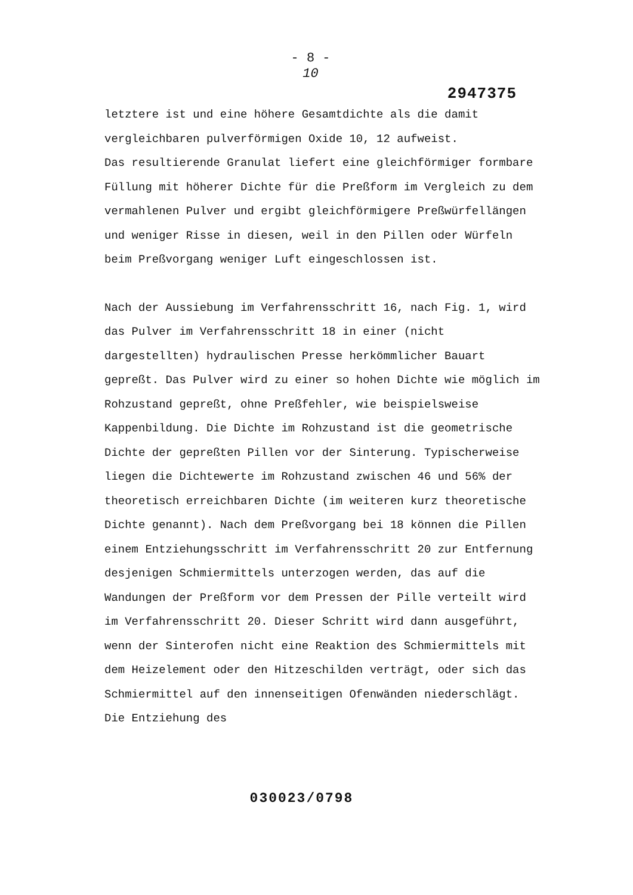- 8 -
10
2947375
letztere ist und eine höhere Gesamtdichte als die damit vergleichbaren pulverförmigen Oxide 10, 12 aufweist.
Das resultierende Granulat liefert eine gleichförmiger formbare Füllung mit höherer Dichte für die Preßform im Vergleich zu dem vermahlenen Pulver und ergibt gleichförmigere Preßwürfellängen und weniger Risse in diesen, weil in den Pillen oder Würfeln beim Preßvorgang weniger Luft eingeschlossen ist.
Nach der Aussiebung im Verfahrensschritt 16, nach Fig. 1, wird das Pulver im Verfahrensschritt 18 in einer (nicht dargestellten) hydraulischen Presse herkömmlicher Bauart gepreßt. Das Pulver wird zu einer so hohen Dichte wie möglich im Rohzustand gepreßt, ohne Preßfehler, wie beispielsweise Kappenbildung. Die Dichte im Rohzustand ist die geometrische Dichte der gepreßten Pillen vor der Sinterung. Typischerweise liegen die Dichtewerte im Rohzustand zwischen 46 und 56% der theoretisch erreichbaren Dichte (im weiteren kurz theoretische Dichte genannt). Nach dem Preßvorgang bei 18 können die Pillen einem Entziehungsschritt im Verfahrensschritt 20 zur Entfernung desjenigen Schmiermittels unterzogen werden, das auf die Wandungen der Preßform vor dem Pressen der Pille verteilt wird im Verfahrensschritt 20. Dieser Schritt wird dann ausgeführt, wenn der Sinterofen nicht eine Reaktion des Schmiermittels mit dem Heizelement oder den Hitzeschilden verträgt, oder sich das Schmiermittel auf den innenseitigen Ofenwänden niederschlägt. Die Entziehung des
030023/0798